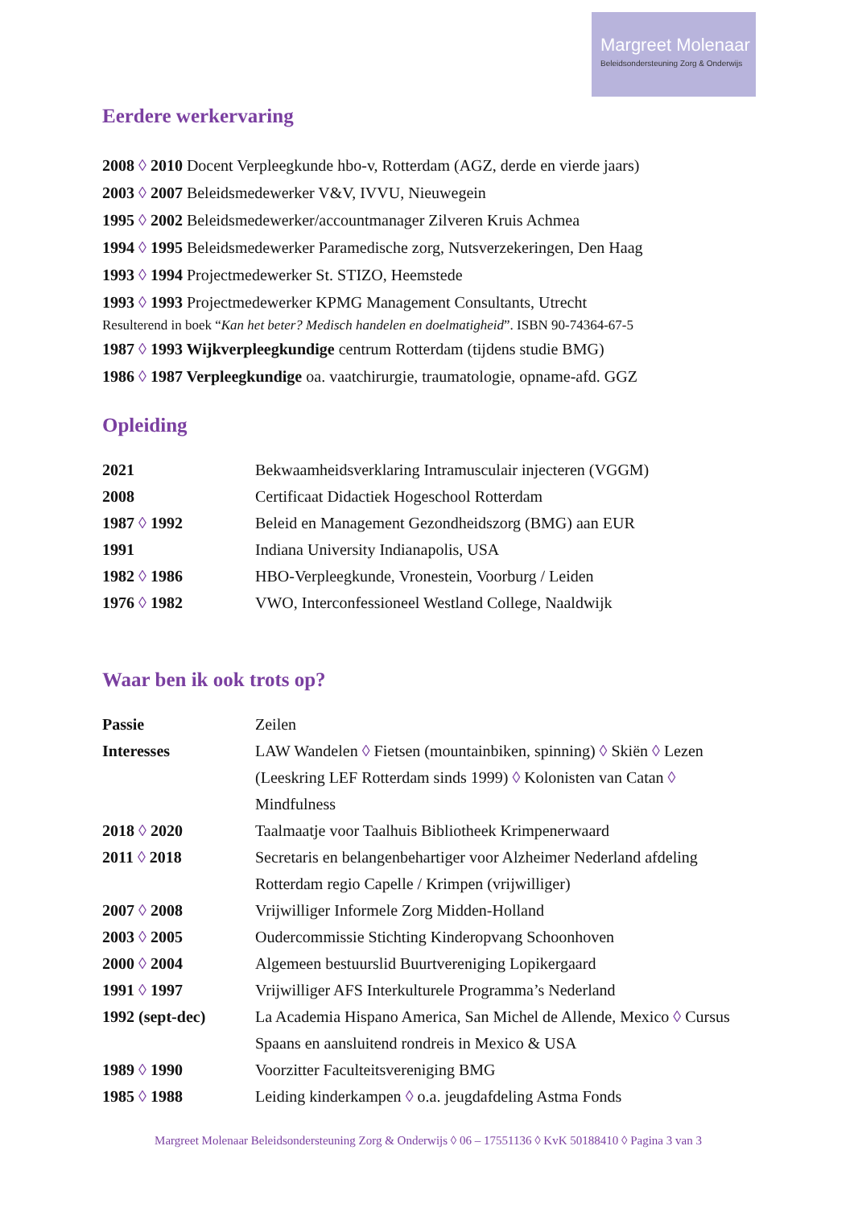Margreet Molenaar
Beleidsondersteuning Zorg & Onderwijs
Eerdere werkervaring
2008 ◊ 2010 Docent Verpleegkunde hbo-v, Rotterdam (AGZ, derde en vierde jaars)
2003 ◊ 2007 Beleidsmedewerker V&V, IVVU, Nieuwegein
1995 ◊ 2002 Beleidsmedewerker/accountmanager Zilveren Kruis Achmea
1994 ◊ 1995 Beleidsmedewerker Paramedische zorg, Nutsverzekeringen, Den Haag
1993 ◊ 1994 Projectmedewerker St. STIZO, Heemstede
1993 ◊ 1993 Projectmedewerker KPMG Management Consultants, Utrecht
Resulterend in boek “Kan het beter? Medisch handelen en doelmatigheid”. ISBN 90-74364-67-5
1987 ◊ 1993 Wijkverpleegkundige centrum Rotterdam (tijdens studie BMG)
1986 ◊ 1987 Verpleegkundige oa. vaatchirurgie, traumatologie, opname-afd. GGZ
Opleiding
| 2021 | Bekwaamheidsverklaring Intramusculair injecteren (VGGM) |
| 2008 | Certificaat Didactiek Hogeschool Rotterdam |
| 1987 ◊ 1992 | Beleid en Management Gezondheidszorg (BMG) aan EUR |
| 1991 | Indiana University Indianapolis, USA |
| 1982 ◊ 1986 | HBO-Verpleegkunde, Vronestein, Voorburg / Leiden |
| 1976 ◊ 1982 | VWO, Interconfessioneel Westland College, Naaldwijk |
Waar ben ik ook trots op?
| Passie | Zeilen |
| Interesses | LAW Wandelen ◊ Fietsen (mountainbiken, spinning) ◊ Skiën ◊ Lezen (Leeskring LEF Rotterdam sinds 1999) ◊ Kolonisten van Catan ◊ Mindfulness |
| 2018 ◊ 2020 | Taalmaatje voor Taalhuis Bibliotheek Krimpenerwaard |
| 2011 ◊ 2018 | Secretaris en belangenbehartiger voor Alzheimer Nederland afdeling Rotterdam regio Capelle / Krimpen (vrijwilliger) |
| 2007 ◊ 2008 | Vrijwilliger Informele Zorg Midden-Holland |
| 2003 ◊ 2005 | Oudercommissie Stichting Kinderopvang Schoonhoven |
| 2000 ◊ 2004 | Algemeen bestuurslid Buurtvereniging Lopikergaard |
| 1991 ◊ 1997 | Vrijwilliger AFS Interkulturele Programma’s Nederland |
| 1992 (sept-dec) | La Academia Hispano America, San Michel de Allende, Mexico ◊ Cursus Spaans en aansluitend rondreis in Mexico & USA |
| 1989 ◊ 1990 | Voorzitter Faculteitsvereniging BMG |
| 1985 ◊ 1988 | Leiding kinderkampen ◊ o.a. jeugdafdeling Astma Fonds |
Margreet Molenaar Beleidsondersteuning Zorg & Onderwijs ◊ 06 – 17551136 ◊ KvK 50188410 ◊ Pagina 3 van 3